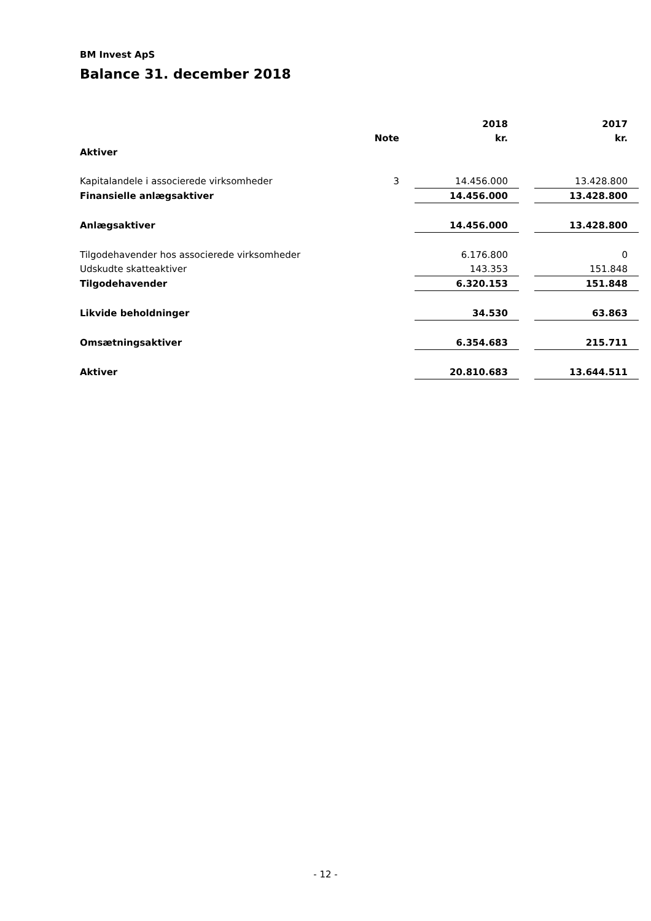BM Invest ApS
Balance 31. december 2018
| | | | 2018 | | 2017 |
| | Note | | kr. | | kr. |
| Aktiver | | | | | |
| Kapitalandele i associerede virksomheder | 3 | | 14.456.000 | | 13.428.800 |
| Finansielle anlægsaktiver | | | 14.456.000 | | 13.428.800 |
| Anlægsaktiver | | | 14.456.000 | | 13.428.800 |
| Tilgodehavender hos associerede virksomheder | | | 6.176.800 | | 0 |
| Udskudte skatteaktiver | | | 143.353 | | 151.848 |
| Tilgodehavender | | | 6.320.153 | | 151.848 |
| Likvide beholdninger | | | 34.530 | | 63.863 |
| Omsætningsaktiver | | | 6.354.683 | | 215.711 |
| Aktiver | | | 20.810.683 | | 13.644.511 |
- 12 -